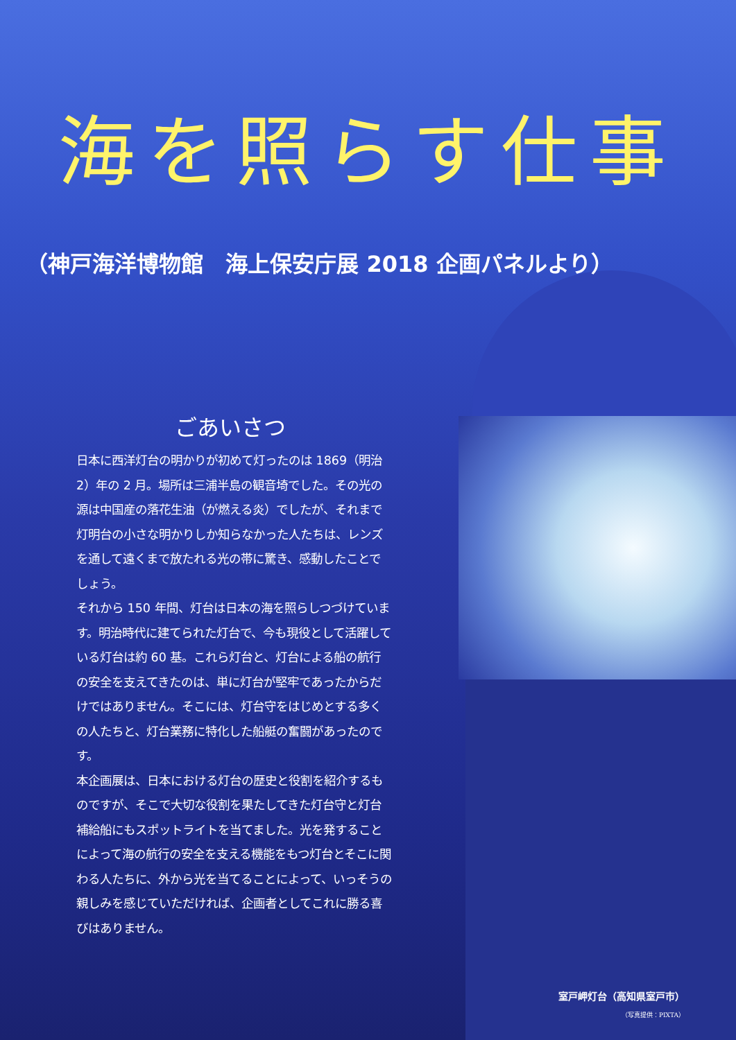海を照らす仕事
（神戸海洋博物館　海上保安庁展 2018 企画パネルより）
ごあいさつ
日本に西洋灯台の明かりが初めて灯ったのは 1869（明治 2）年の 2 月。場所は三浦半島の観音埼でした。その光の源は中国産の落花生油（が燃える炎）でしたが、それまで灯明台の小さな明かりしか知らなかった人たちは、レンズを通して遠くまで放たれる光の帯に驚き、感動したことでしょう。
それから 150 年間、灯台は日本の海を照らしつづけています。明治時代に建てられた灯台で、今も現役として活躍している灯台は約 60 基。これら灯台と、灯台による船の航行の安全を支えてきたのは、単に灯台が堅牢であったからだけではありません。そこには、灯台守をはじめとする多くの人たちと、灯台業務に特化した船艇の奮闘があったのです。
本企画展は、日本における灯台の歴史と役割を紹介するものですが、そこで大切な役割を果たしてきた灯台守と灯台補給船にもスポットライトを当てました。光を発することによって海の航行の安全を支える機能をもつ灯台とそこに関わる人たちに、外から光を当てることによって、いっそうの親しみを感じていただければ、企画者としてこれに勝る喜びはありません。
室戸岬灯台（高知県室戸市）
（写真提供：PIXTA）